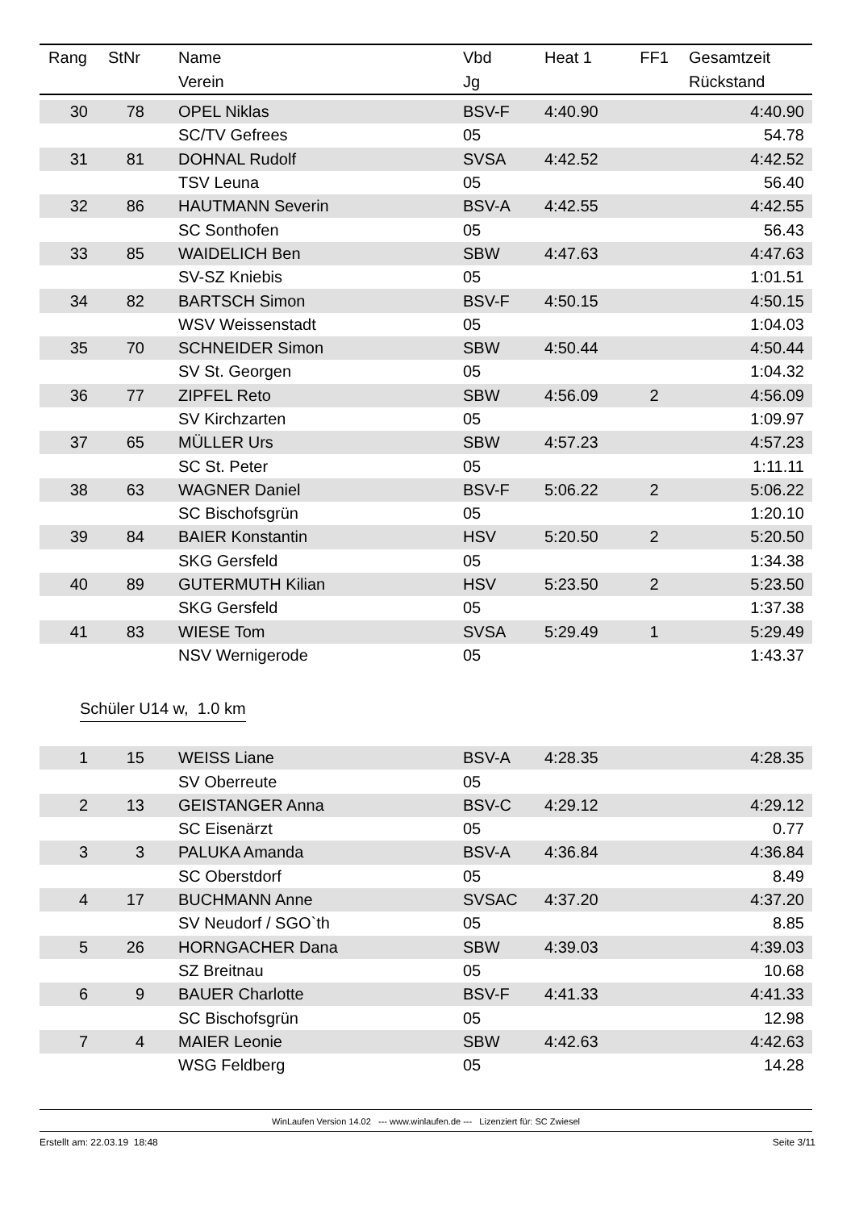| Rang | StNr | Name | Vbd | Heat 1 | FF1 | Gesamtzeit |
| --- | --- | --- | --- | --- | --- | --- |
| | | Verein | Jg | | | Rückstand |
| 30 | 78 | OPEL Niklas | BSV-F | 4:40.90 | | 4:40.90 |
| | | SC/TV Gefrees | 05 | | | 54.78 |
| 31 | 81 | DOHNAL Rudolf | SVSA | 4:42.52 | | 4:42.52 |
| | | TSV Leuna | 05 | | | 56.40 |
| 32 | 86 | HAUTMANN Severin | BSV-A | 4:42.55 | | 4:42.55 |
| | | SC Sonthofen | 05 | | | 56.43 |
| 33 | 85 | WAIDELICH Ben | SBW | 4:47.63 | | 4:47.63 |
| | | SV-SZ Kniebis | 05 | | | 1:01.51 |
| 34 | 82 | BARTSCH Simon | BSV-F | 4:50.15 | | 4:50.15 |
| | | WSV Weissenstadt | 05 | | | 1:04.03 |
| 35 | 70 | SCHNEIDER Simon | SBW | 4:50.44 | | 4:50.44 |
| | | SV St. Georgen | 05 | | | 1:04.32 |
| 36 | 77 | ZIPFEL Reto | SBW | 4:56.09 | 2 | 4:56.09 |
| | | SV Kirchzarten | 05 | | | 1:09.97 |
| 37 | 65 | MÜLLER Urs | SBW | 4:57.23 | | 4:57.23 |
| | | SC St. Peter | 05 | | | 1:11.11 |
| 38 | 63 | WAGNER Daniel | BSV-F | 5:06.22 | 2 | 5:06.22 |
| | | SC Bischofsgrün | 05 | | | 1:20.10 |
| 39 | 84 | BAIER Konstantin | HSV | 5:20.50 | 2 | 5:20.50 |
| | | SKG Gersfeld | 05 | | | 1:34.38 |
| 40 | 89 | GUTERMUTH Kilian | HSV | 5:23.50 | 2 | 5:23.50 |
| | | SKG Gersfeld | 05 | | | 1:37.38 |
| 41 | 83 | WIESE Tom | SVSA | 5:29.49 | 1 | 5:29.49 |
| | | NSV Wernigerode | 05 | | | 1:43.37 |
Schüler U14 w, 1.0 km
| 1 | 15 | WEISS Liane | BSV-A | 4:28.35 | | 4:28.35 |
| | | SV Oberreute | 05 | | | |
| 2 | 13 | GEISTANGER Anna | BSV-C | 4:29.12 | | 4:29.12 |
| | | SC Eisenärzt | 05 | | | 0.77 |
| 3 | 3 | PALUKA Amanda | BSV-A | 4:36.84 | | 4:36.84 |
| | | SC Oberstdorf | 05 | | | 8.49 |
| 4 | 17 | BUCHMANN Anne | SVSAC | 4:37.20 | | 4:37.20 |
| | | SV Neudorf / SGO`th | 05 | | | 8.85 |
| 5 | 26 | HORNGACHER Dana | SBW | 4:39.03 | | 4:39.03 |
| | | SZ Breitnau | 05 | | | 10.68 |
| 6 | 9 | BAUER Charlotte | BSV-F | 4:41.33 | | 4:41.33 |
| | | SC Bischofsgrün | 05 | | | 12.98 |
| 7 | 4 | MAIER Leonie | SBW | 4:42.63 | | 4:42.63 |
| | | WSG Feldberg | 05 | | | 14.28 |
WinLaufen Version 14.02 --- www.winlaufen.de --- Lizenziert für: SC Zwiesel
Erstellt am: 22.03.19 18:48 Seite 3/11